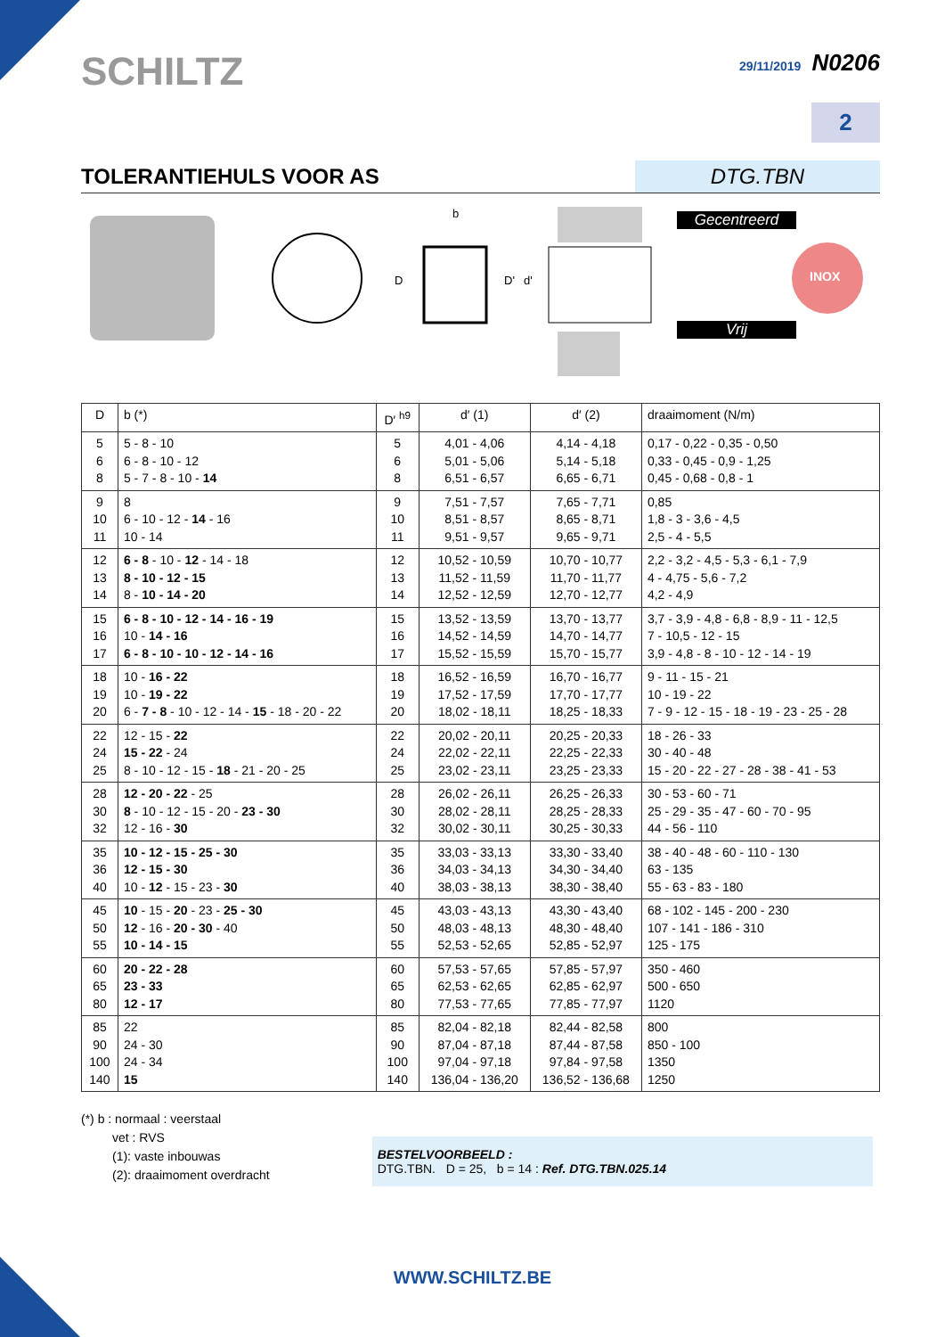SCHILTZ
29/11/2019 N0206
2
TOLERANTIEHULS VOOR AS
DTG.TBN
b
D D' d' INOX
Gecentreerd
Vrij
| D | b (*) | D′ <sup>h9</sup> | d′ (1) | d′ (2) | draaimoment (N/m) |
| --- | --- | --- | --- | --- | --- |
| 5 6 8 | 5 - 8 - 10 6 - 8 - 10 - 12 5 - 7 - 8 - 10 - 14 | 5 6 8 | 4,01 - 4,06 5,01 - 5,06 6,51 - 6,57 | 4,14 - 4,18 5,14 - 5,18 6,65 - 6,71 | 0,17 - 0,22 - 0,35 - 0,50 0,33 - 0,45 - 0,9 - 1,25 0,45 - 0,68 - 0,8 - 1 |
| 9 10 11 | 8 6 - 10 - 12 - 14 - 16 10 - 14 | 9 10 11 | 7,51 - 7,57 8,51 - 8,57 9,51 - 9,57 | 7,65 - 7,71 8,65 - 8,71 9,65 - 9,71 | 0,85 1,8 - 3 - 3,6 - 4,5 2,5 - 4 - 5,5 |
| 12 13 14 | 6 - 8 - 10 - 12 - 14 - 18 8 - 10 - 12 - 15 8 - 10 - 14 - 20 | 12 13 14 | 10,52 - 10,59 11,52 - 11,59 12,52 - 12,59 | 10,70 - 10,77 11,70 - 11,77 12,70 - 12,77 | 2,2 - 3,2 - 4,5 - 5,3 - 6,1 - 7,9 4 - 4,75 - 5,6 - 7,2 4,2 - 4,9 |
| 15 16 17 | 6 - 8 - 10 - 12 - 14 - 16 - 19 10 - 14 - 16 6 - 8 - 10 - 10 - 12 - 14 - 16 | 15 16 17 | 13,52 - 13,59 14,52 - 14,59 15,52 - 15,59 | 13,70 - 13,77 14,70 - 14,77 15,70 - 15,77 | 3,7 - 3,9 - 4,8 - 6,8 - 8,9 - 11 - 12,5 7 - 10,5 - 12 - 15 3,9 - 4,8 - 8 - 10 - 12 - 14 - 19 |
| 18 19 20 | 10 - 16 - 22 10 - 19 - 22 6 - 7 - 8 - 10 - 12 - 14 - 15 - 18 - 20 - 22 | 18 19 20 | 16,52 - 16,59 17,52 - 17,59 18,02 - 18,11 | 16,70 - 16,77 17,70 - 17,77 18,25 - 18,33 | 9 - 11 - 15 - 21 10 - 19 - 22 7 - 9 - 12 - 15 - 18 - 19 - 23 - 25 - 28 |
| 22 24 25 | 12 - 15 - 22 15 - 22 - 24 8 - 10 - 12 - 15 - 18 - 21 - 20 - 25 | 22 24 25 | 20,02 - 20,11 22,02 - 22,11 23,02 - 23,11 | 20,25 - 20,33 22,25 - 22,33 23,25 - 23,33 | 18 - 26 - 33 30 - 40 - 48 15 - 20 - 22 - 27 - 28 - 38 - 41 - 53 |
| 28 30 32 | 12 - 20 - 22 - 25 8 - 10 - 12 - 15 - 20 - 23 - 30 12 - 16 - 30 | 28 30 32 | 26,02 - 26,11 28,02 - 28,11 30,02 - 30,11 | 26,25 - 26,33 28,25 - 28,33 30,25 - 30,33 | 30 - 53 - 60 - 71 25 - 29 - 35 - 47 - 60 - 70 - 95 44 - 56 - 110 |
| 35 36 40 | 10 - 12 - 15 - 25 - 30 12 - 15 - 30 10 - 12 - 15 - 23 - 30 | 35 36 40 | 33,03 - 33,13 34,03 - 34,13 38,03 - 38,13 | 33,30 - 33,40 34,30 - 34,40 38,30 - 38,40 | 38 - 40 - 48 - 60 - 110 - 130 63 - 135 55 - 63 - 83 - 180 |
| 45 50 55 | 10 - 15 - 20 - 23 - 25 - 30 12 - 16 - 20 - 30 - 40 10 - 14 - 15 | 45 50 55 | 43,03 - 43,13 48,03 - 48,13 52,53 - 52,65 | 43,30 - 43,40 48,30 - 48,40 52,85 - 52,97 | 68 - 102 - 145 - 200 - 230 107 - 141 - 186 - 310 125 - 175 |
| 60 65 80 | 20 - 22 - 28 23 - 33 12 - 17 | 60 65 80 | 57,53 - 57,65 62,53 - 62,65 77,53 - 77,65 | 57,85 - 57,97 62,85 - 62,97 77,85 - 77,97 | 350 - 460 500 - 650 1120 |
| 85 90 100 140 | 22 24 - 30 24 - 34 15 | 85 90 100 140 | 82,04 - 82,18 87,04 - 87,18 97,04 - 97,18 136,04 - 136,20 | 82,44 - 82,58 87,44 - 87,58 97,84 - 97,58 136,52 - 136,68 | 800 850 - 100 1350 1250 |
(*) b : normaal : veerstaal
vet : RVS
(1): vaste inbouwas
(2): draaimoment overdracht
BESTELVOORBEELD :
DTG.TBN. D = 25, b = 14 : Ref. DTG.TBN.025.14
WWW.SCHILTZ.BE